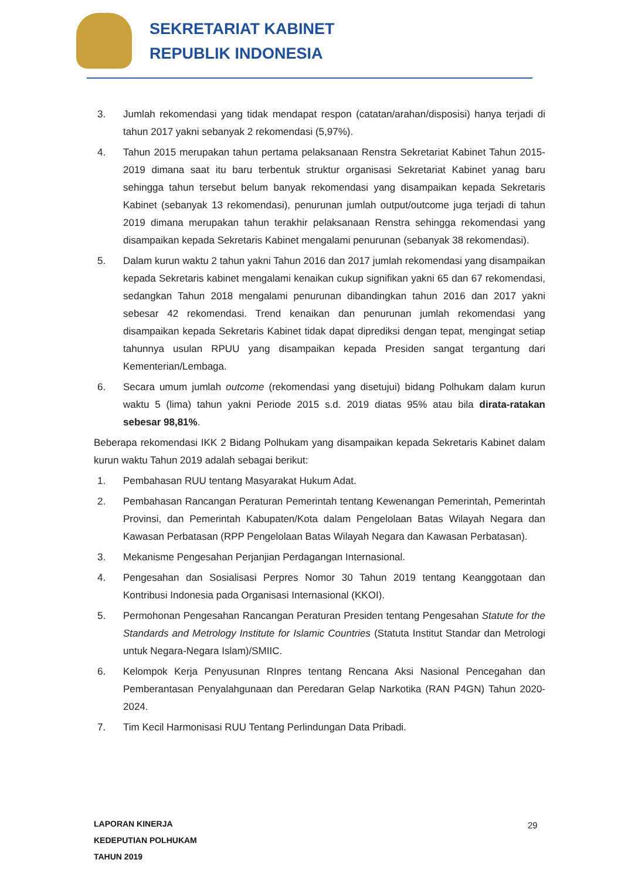SEKRETARIAT KABINET
REPUBLIK INDONESIA
3. Jumlah rekomendasi yang tidak mendapat respon (catatan/arahan/disposisi) hanya terjadi di tahun 2017 yakni sebanyak 2 rekomendasi (5,97%).
4. Tahun 2015 merupakan tahun pertama pelaksanaan Renstra Sekretariat Kabinet Tahun 2015-2019 dimana saat itu baru terbentuk struktur organisasi Sekretariat Kabinet yanag baru sehingga tahun tersebut belum banyak rekomendasi yang disampaikan kepada Sekretaris Kabinet (sebanyak 13 rekomendasi), penurunan jumlah output/outcome juga terjadi di tahun 2019 dimana merupakan tahun terakhir pelaksanaan Renstra sehingga rekomendasi yang disampaikan kepada Sekretaris Kabinet mengalami penurunan (sebanyak 38 rekomendasi).
5. Dalam kurun waktu 2 tahun yakni Tahun 2016 dan 2017 jumlah rekomendasi yang disampaikan kepada Sekretaris kabinet mengalami kenaikan cukup signifikan yakni 65 dan 67 rekomendasi, sedangkan Tahun 2018 mengalami penurunan dibandingkan tahun 2016 dan 2017 yakni sebesar 42 rekomendasi. Trend kenaikan dan penurunan jumlah rekomendasi yang disampaikan kepada Sekretaris Kabinet tidak dapat diprediksi dengan tepat, mengingat setiap tahunnya usulan RPUU yang disampaikan kepada Presiden sangat tergantung dari Kementerian/Lembaga.
6. Secara umum jumlah outcome (rekomendasi yang disetujui) bidang Polhukam dalam kurun waktu 5 (lima) tahun yakni Periode 2015 s.d. 2019 diatas 95% atau bila dirata-ratakan sebesar 98,81%.
Beberapa rekomendasi IKK 2 Bidang Polhukam yang disampaikan kepada Sekretaris Kabinet dalam kurun waktu Tahun 2019 adalah sebagai berikut:
1. Pembahasan RUU tentang Masyarakat Hukum Adat.
2. Pembahasan Rancangan Peraturan Pemerintah tentang Kewenangan Pemerintah, Pemerintah Provinsi, dan Pemerintah Kabupaten/Kota dalam Pengelolaan Batas Wilayah Negara dan Kawasan Perbatasan (RPP Pengelolaan Batas Wilayah Negara dan Kawasan Perbatasan).
3. Mekanisme Pengesahan Perjanjian Perdagangan Internasional.
4. Pengesahan dan Sosialisasi Perpres Nomor 30 Tahun 2019 tentang Keanggotaan dan Kontribusi Indonesia pada Organisasi Internasional (KKOI).
5. Permohonan Pengesahan Rancangan Peraturan Presiden tentang Pengesahan Statute for the Standards and Metrology Institute for Islamic Countries (Statuta Institut Standar dan Metrologi untuk Negara-Negara Islam)/SMIIC.
6. Kelompok Kerja Penyusunan RInpres tentang Rencana Aksi Nasional Pencegahan dan Pemberantasan Penyalahgunaan dan Peredaran Gelap Narkotika (RAN P4GN) Tahun 2020-2024.
7. Tim Kecil Harmonisasi RUU Tentang Perlindungan Data Pribadi.
LAPORAN KINERJA
KEDEPUTIAN POLHUKAM
TAHUN 2019
29